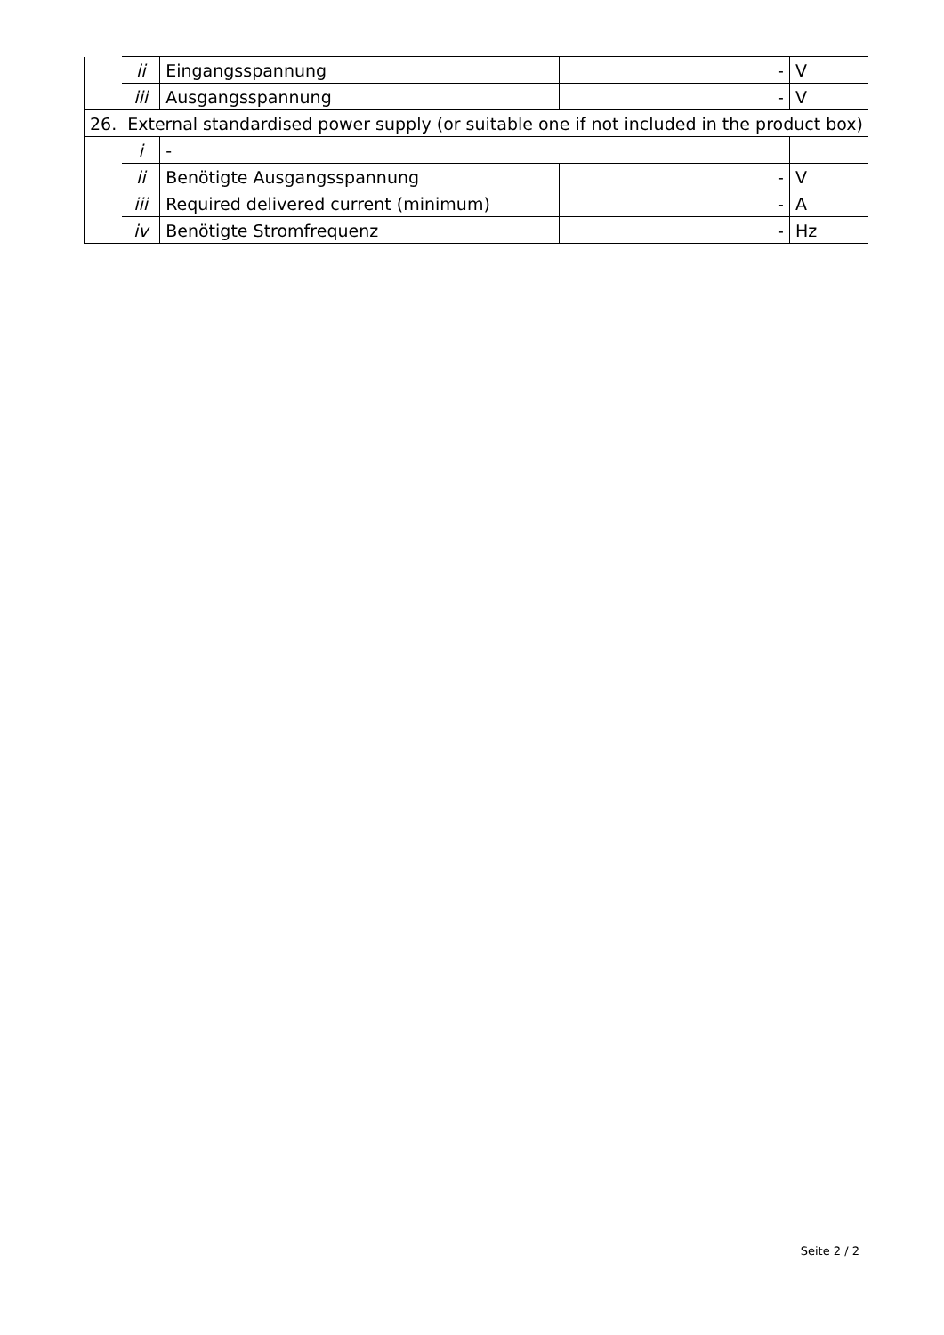| | ii | Eingangsspannung | - | V | |
| | iii | Ausgangsspannung | - | V | |
| 26. | External standardised power supply (or suitable one if not included in the product box) | | | | |
| | i | - | | | |
| | ii | Benötigte Ausgangsspannung | - | V | |
| | iii | Required delivered current (minimum) | - | A | |
| | iv | Benötigte Stromfrequenz | - | Hz | |
Seite 2 / 2